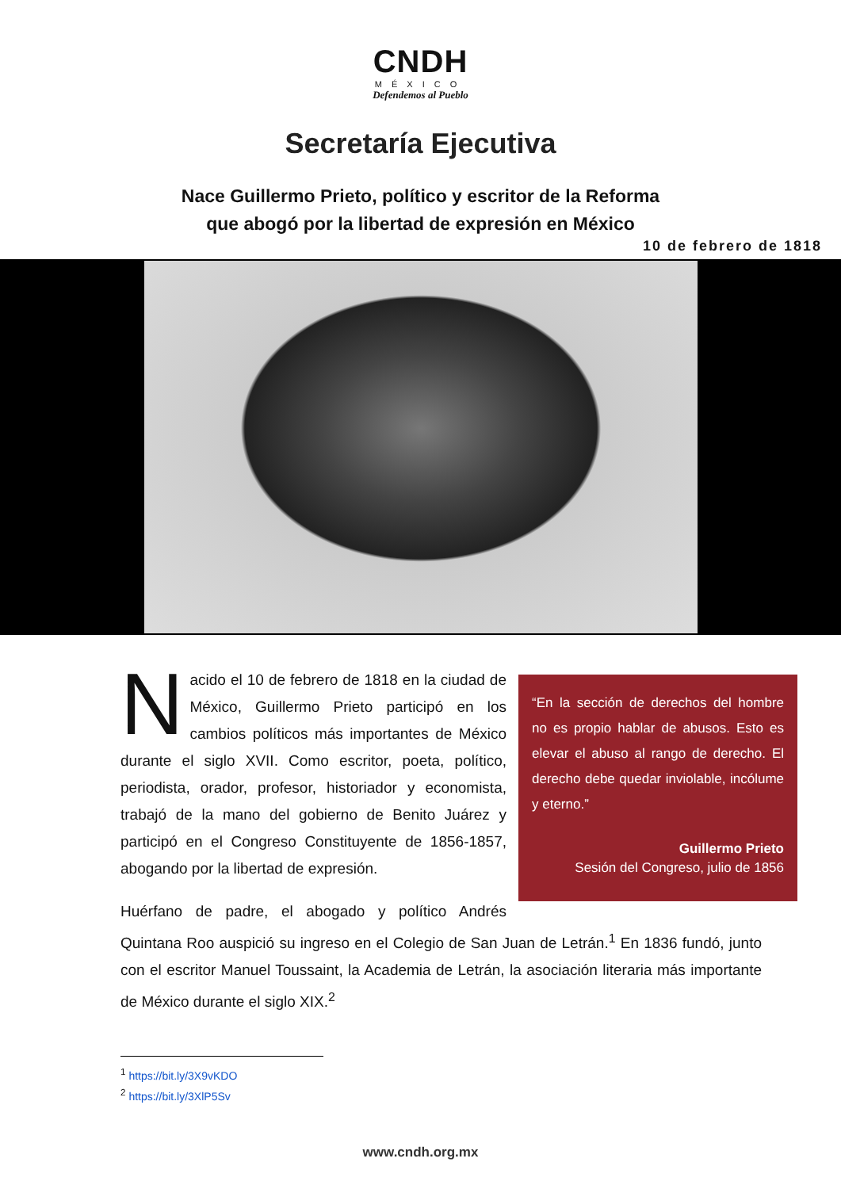CNDH
MÉXICO
Defendemos al Pueblo
Secretaría Ejecutiva
Nace Guillermo Prieto, político y escritor de la Reforma
que abogó por la libertad de expresión en México
10 de febrero de 1818
“En la sección de derechos del hombre no es propio hablar de abusos. Esto es elevar el abuso al rango de derecho. El derecho debe quedar inviolable, incólume y eterno.”
Guillermo Prieto
Sesión del Congreso, julio de 1856
Nacido el 10 de febrero de 1818 en la ciudad de México, Guillermo Prieto participó en los cambios políticos más importantes de México durante el siglo XVII. Como escritor, poeta, político, periodista, orador, profesor, historiador y economista, trabajó de la mano del gobierno de Benito Juárez y participó en el Congreso Constituyente de 1856-1857, abogando por la libertad de expresión.
Huérfano de padre, el abogado y político Andrés Quintana Roo auspició su ingreso en el Colegio de San Juan de Letrán.<sup>1</sup> En 1836 fundó, junto con el escritor Manuel Toussaint, la Academia de Letrán, la asociación literaria más importante de México durante el siglo XIX.<sup>2</sup>
<sup>1</sup> https://bit.ly/3X9vKDO
<sup>2</sup> https://bit.ly/3XlP5Sv
www.cndh.org.mx